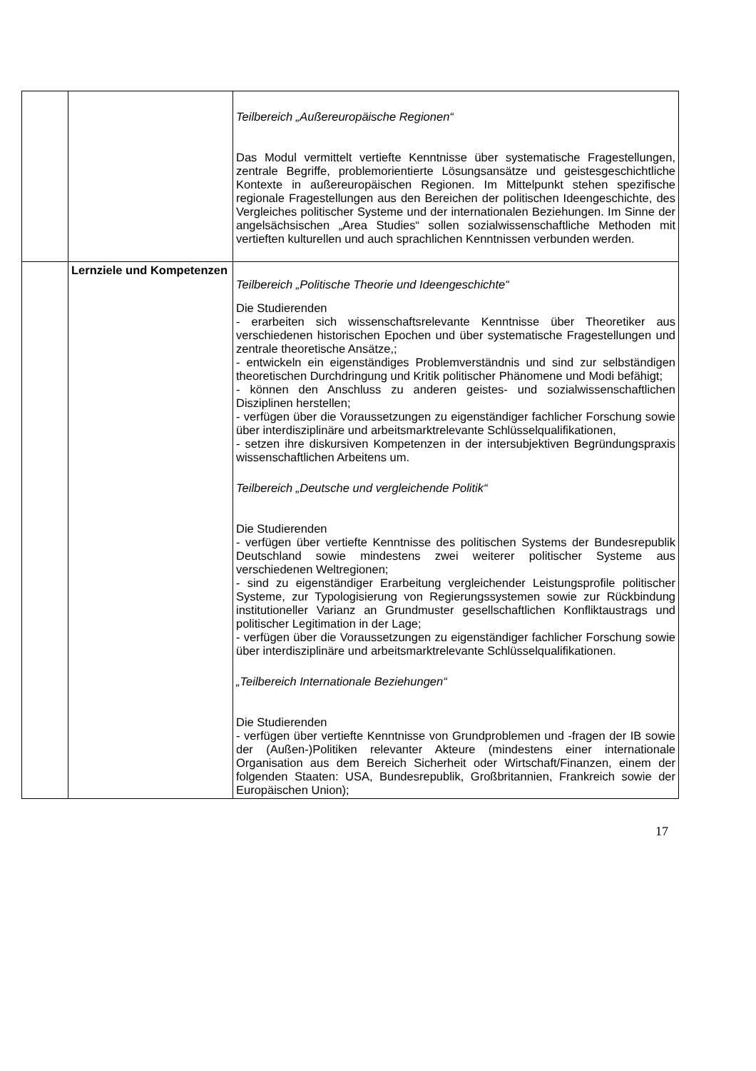| | | Teilbereich „Außereuropäische Regionen“ Das Modul vermittelt vertiefte Kenntnisse über systematische Fragestellungen, zentrale Begriffe, problemorientierte Lösungsansätze und geistesgeschichtliche Kontexte in außereuropäischen Regionen. Im Mittelpunkt stehen spezifische regionale Fragestellungen aus den Bereichen der politischen Ideengeschichte, des Vergleiches politischer Systeme und der internationalen Beziehungen. Im Sinne der angelsächsischen „Area Studies“ sollen sozialwissenschaftliche Methoden mit vertieften kulturellen und auch sprachlichen Kenntnissen verbunden werden. |
| | Lernziele und Kompetenzen | Teilbereich „Politische Theorie und Ideengeschichte“ Die Studierenden - erarbeiten sich wissenschaftsrelevante Kenntnisse über Theoretiker aus verschiedenen historischen Epochen und über systematische Fragestellungen und zentrale theoretische Ansätze,; - entwickeln ein eigenständiges Problemverständnis und sind zur selbständigen theoretischen Durchdringung und Kritik politischer Phänomene und Modi befähigt; - können den Anschluss zu anderen geistes- und sozialwissenschaftlichen Disziplinen herstellen; - verfügen über die Voraussetzungen zu eigenständiger fachlicher Forschung sowie über interdisziplinäre und arbeitsmarktrelevante Schlüsselqualifikationen, - setzen ihre diskursiven Kompetenzen in der intersubjektiven Begründungspraxis wissenschaftlichen Arbeitens um. Teilbereich „Deutsche und vergleichende Politik“ Die Studierenden - verfügen über vertiefte Kenntnisse des politischen Systems der Bundesrepublik Deutschland sowie mindestens zwei weiterer politischer Systeme aus verschiedenen Weltregionen; - sind zu eigenständiger Erarbeitung vergleichender Leistungsprofile politischer Systeme, zur Typologisierung von Regierungssystemen sowie zur Rückbindung institutioneller Varianz an Grundmuster gesellschaftlichen Konfliktaustrags und politischer Legitimation in der Lage; - verfügen über die Voraussetzungen zu eigenständiger fachlicher Forschung sowie über interdisziplinäre und arbeitsmarktrelevante Schlüsselqualifikationen. „Teilbereich Internationale Beziehungen“ Die Studierenden - verfügen über vertiefte Kenntnisse von Grundproblemen und -fragen der IB sowie der (Außen-)Politiken relevanter Akteure (mindestens einer internationale Organisation aus dem Bereich Sicherheit oder Wirtschaft/Finanzen, einem der folgenden Staaten: USA, Bundesrepublik, Großbritannien, Frankreich sowie der Europäischen Union); |
17